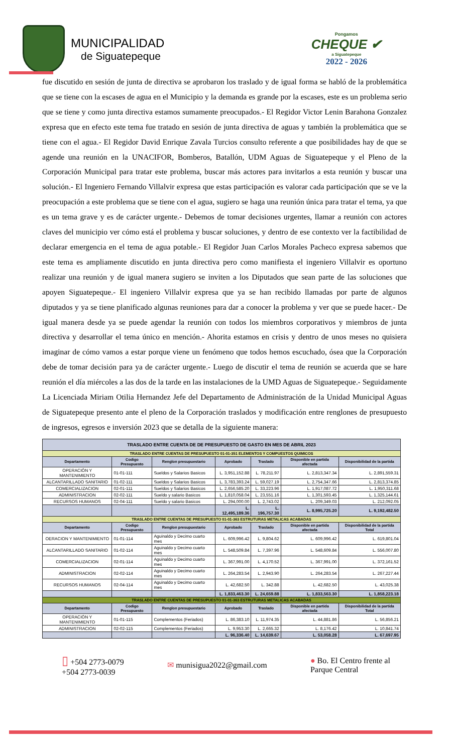MUNICIPALIDAD
de Siguatepeque
Pongamos
CHEQUE ✔
a Siguatepeque
2022 - 2026
fue discutido en sesión de junta de directiva se aprobaron los traslado y de igual forma se habló de la problemática que se tiene con la escases de agua en el Municipio y la demanda es grande por la escases, este es un problema serio que se tiene y como junta directiva estamos sumamente preocupados.- El Regidor Victor Lenin Barahona Gonzalez expresa que en efecto este tema fue tratado en sesión de junta directiva de aguas y también la problemática que se tiene con el agua.- El Regidor David Enrique Zavala Turcios consulto referente a que posibilidades hay de que se agende una reunión en la UNACIFOR, Bomberos, Batallón, UDM Aguas de Siguatepeque y el Pleno de la Corporación Municipal para tratar este problema, buscar más actores para invitarlos a esta reunión y buscar una solución.- El Ingeniero Fernando Villalvir expresa que estas participación es valorar cada participación que se ve la preocupación a este problema que se tiene con el agua, sugiero se haga una reunión única para tratar el tema, ya que es un tema grave y es de carácter urgente.- Debemos de tomar decisiones urgentes, llamar a reunión con actores claves del municipio ver cómo está el problema y buscar soluciones, y dentro de ese contexto ver la factibilidad de declarar emergencia en el tema de agua potable.- El Regidor Juan Carlos Morales Pacheco expresa sabemos que este tema es ampliamente discutido en junta directiva pero como manifiesta el ingeniero Villalvir es oportuno realizar una reunión y de igual manera sugiero se inviten a los Diputados que sean parte de las soluciones que apoyen Siguatepeque.- El ingeniero Villalvir expresa que ya se han recibido llamadas por parte de algunos diputados y ya se tiene planificado algunas reuniones para dar a conocer la problema y ver que se puede hacer.- De igual manera desde ya se puede agendar la reunión con todos los miembros corporativos y miembros de junta directiva y desarrollar el tema único en mención.- Ahorita estamos en crisis y dentro de unos meses no quisiera imaginar de cómo vamos a estar porque viene un fenómeno que todos hemos escuchado, ósea que la Corporación debe de tomar decisión para ya de carácter urgente.- Luego de discutir el tema de reunión se acuerda que se hare reunión el día miércoles a las dos de la tarde en las instalaciones de la UMD Aguas de Siguatepeque.- Seguidamente La Licenciada Miriam Otilia Hernandez Jefe del Departamento de Administración de la Unidad Municipal Aguas de Siguatepeque presento ante el pleno de la Corporación traslados y modificación entre renglones de presupuesto de ingresos, egresos e inversión 2023 que se detalla de la siguiente manera:
| TRASLADO ENTRE CUENTA DE DE PRESUPUESTO DE GASTO EN MES DE ABRIL 2023 | | | | | | |
| TRASLADO ENTRE CUENTAS DE PRESUPUESTO 01-01-351 ELEMENTOS Y COMPUESTOS QUIMICOS | | | | | | |
| Departamento | Codigo Presupuesto | Renglon presupuestario | Aprobado | Traslado | Disponible en partida afectada | Disponibilidad de la partida |
| OPERACIÓN Y MANTENIMIENTO | 01-01-111 | Sueldos y Salarios Basicos | L. 3,951,152.88 | L. 78,211.97 | L. 2,813,347.34 | L. 2,891,559.31 |
| ALCANTARILLADO SANITARIO | 01-02-111 | Sueldos y Salarios Basicos | L. 3,783,393.24 | L. 59,027.19 | L. 2,754,347.66 | L. 2,813,374.85 |
| COMERCIALIZACION | 02-01-111 | Sueldos y Salarios Basicos | L. 2,656,585.20 | L. 33,223.96 | L. 1,917,087.72 | L. 1,950,311.68 |
| ADMINISTRACION | 02-02-111 | Sueldo y salario Basicos | L. 1,810,058.04 | L. 23,551.16 | L. 1,301,593.45 | L. 1,325,144.61 |
| RECURSOS HUMANOS | 02-04-111 | Sueldo y salario Basicos | L. 294,000.00 | L. 2,743.02 | L. 209,349.03 | L. 212,092.05 |
| | | | L. 12,495,189.36 | L. 196,757.30 | L. 8,995,725.20 | L. 9,192,482.50 |
| TRASLADO ENTRE CUENTAS DE PRESUPUESTO 01-01-363 ESTRUTURAS METALICAS ACABADAS | | | | | | |
| Departamento | Codigo Presupuesto | Renglon presupuestario | Aprobado | Traslado | Disponible en partida afectada | Disponibilidad de la partida Total |
| OERACION Y MANTENIMIENTO | 01-01-114 | Aguinaldo y Decimo cuarto mes | L. 609,996.42 | L. 9,804.62 | L. 609,996.42 | L. 619,801.04 |
| ALCANTARILLADO SANITARIO | 01-02-114 | Aguinaldo y Decimo cuarto mes | L. 548,509.84 | L. 7,397.96 | L. 548,609.84 | L. 556,007.80 |
| COMERCIALIZACION | 02-01-114 | Aguinaldo y Decimo cuarto mes | L. 367,991.00 | L. 4,170.52 | L. 367,991.00 | L. 372,161.52 |
| ADMINISTRACION | 02-02-114 | Aguinaldo y Decimo cuarto mes | L. 264,283.54 | L. 2,943.90 | L. 264,283.54 | L. 267,227.44 |
| RECURSOS HUMANOS | 02-04-114 | Aguinaldo y Decimo cuarto mes | L. 42,682.50 | L. 342.88 | L. 42,682.50 | L. 43,025.38 |
| | | | L. 1,833,463.30 | L. 24,659.88 | L. 1,833,563.30 | L. 1,858,223.18 |
| TRASLADO ENTRE CUENTAS DE PRESUPUESTO 01-01-363 ESTRUTURAS METALICAS ACABADAS | | | | | | |
| Departamento | Codigo Presupuesto | Renglon presupuestario | Aprobado | Traslado | Disponible en partida afectada | Disponibilidad de la partida Total |
| OPERACIÓN Y MANTENIMIENTO | 01-01-115 | Complementos (Feriados) | L. 86,383.10 | L. 11,974.35 | L. 44,881.86 | L. 56,856.21 |
| ADMINISTRACION | 02-02-115 | Complementos (Feriados) | L. 9,953.30 | L. 2,665.32 | L. 8,176.42 | L. 10,841.74 |
| | | | L. 96,336.40 | L. 14,639.67 | L. 53,058.28 | L. 67,697.95 |
▯ +504 2773-0079
+504 2773-0039
✉ munisigua2022@gmail.com
● Bo. El Centro frente al
Parque Central